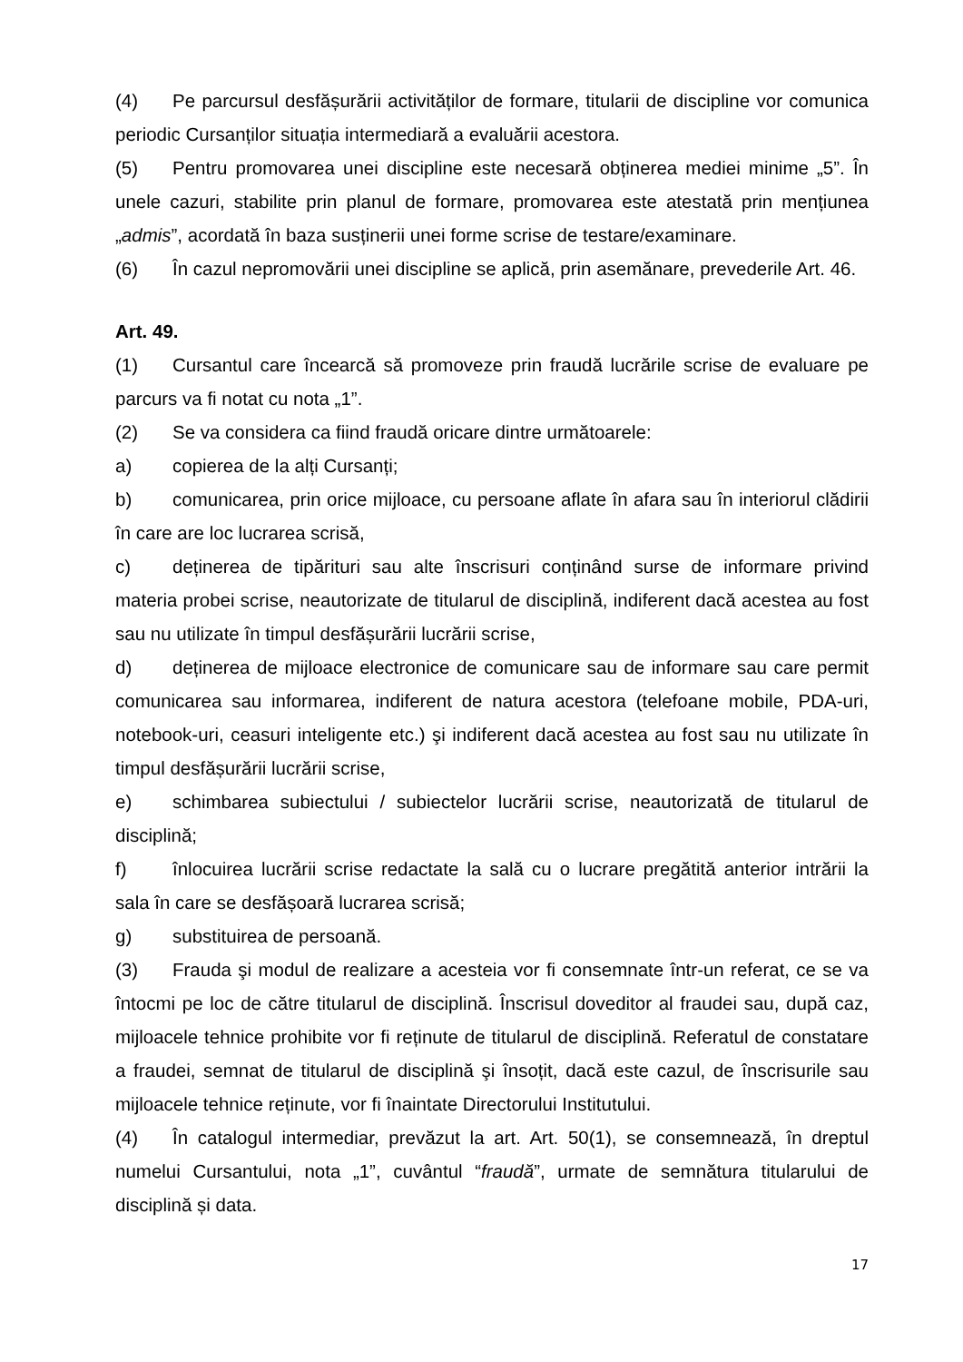(4) Pe parcursul desfășurării activităților de formare, titularii de discipline vor comunica periodic Cursanților situația intermediară a evaluării acestora.
(5) Pentru promovarea unei discipline este necesară obținerea mediei minime „5”. În unele cazuri, stabilite prin planul de formare, promovarea este atestată prin mențiunea „admis”, acordată în baza susținerii unei forme scrise de testare/examinare.
(6) În cazul nepromovării unei discipline se aplică, prin asemănare, prevederile Art. 46.
Art. 49.
(1) Cursantul care încearcă să promoveze prin fraudă lucrările scrise de evaluare pe parcurs va fi notat cu nota „1”.
(2) Se va considera ca fiind fraudă oricare dintre următoarele:
a) copierea de la alți Cursanți;
b) comunicarea, prin orice mijloace, cu persoane aflate în afara sau în interiorul clădirii în care are loc lucrarea scrisă,
c) deținerea de tipărituri sau alte înscrisuri conținând surse de informare privind materia probei scrise, neautorizate de titularul de disciplină, indiferent dacă acestea au fost sau nu utilizate în timpul desfășurării lucrării scrise,
d) deținerea de mijloace electronice de comunicare sau de informare sau care permit comunicarea sau informarea, indiferent de natura acestora (telefoane mobile, PDA-uri, notebook-uri, ceasuri inteligente etc.) şi indiferent dacă acestea au fost sau nu utilizate în timpul desfășurării lucrării scrise,
e) schimbarea subiectului / subiectelor lucrării scrise, neautorizată de titularul de disciplină;
f) înlocuirea lucrării scrise redactate la sală cu o lucrare pregătită anterior intrării la sala în care se desfășoară lucrarea scrisă;
g) substituirea de persoană.
(3) Frauda şi modul de realizare a acesteia vor fi consemnate într-un referat, ce se va întocmi pe loc de către titularul de disciplină. Înscrisul doveditor al fraudei sau, după caz, mijloacele tehnice prohibite vor fi reținute de titularul de disciplină. Referatul de constatare a fraudei, semnat de titularul de disciplină şi însoțit, dacă este cazul, de înscrisurile sau mijloacele tehnice reținute, vor fi înaintate Directorului Institutului.
(4) În catalogul intermediar, prevăzut la art. Art. 50(1), se consemnează, în dreptul numelui Cursantului, nota „1”, cuvântul “fraudă”, urmate de semnătura titularului de disciplină și data.
17